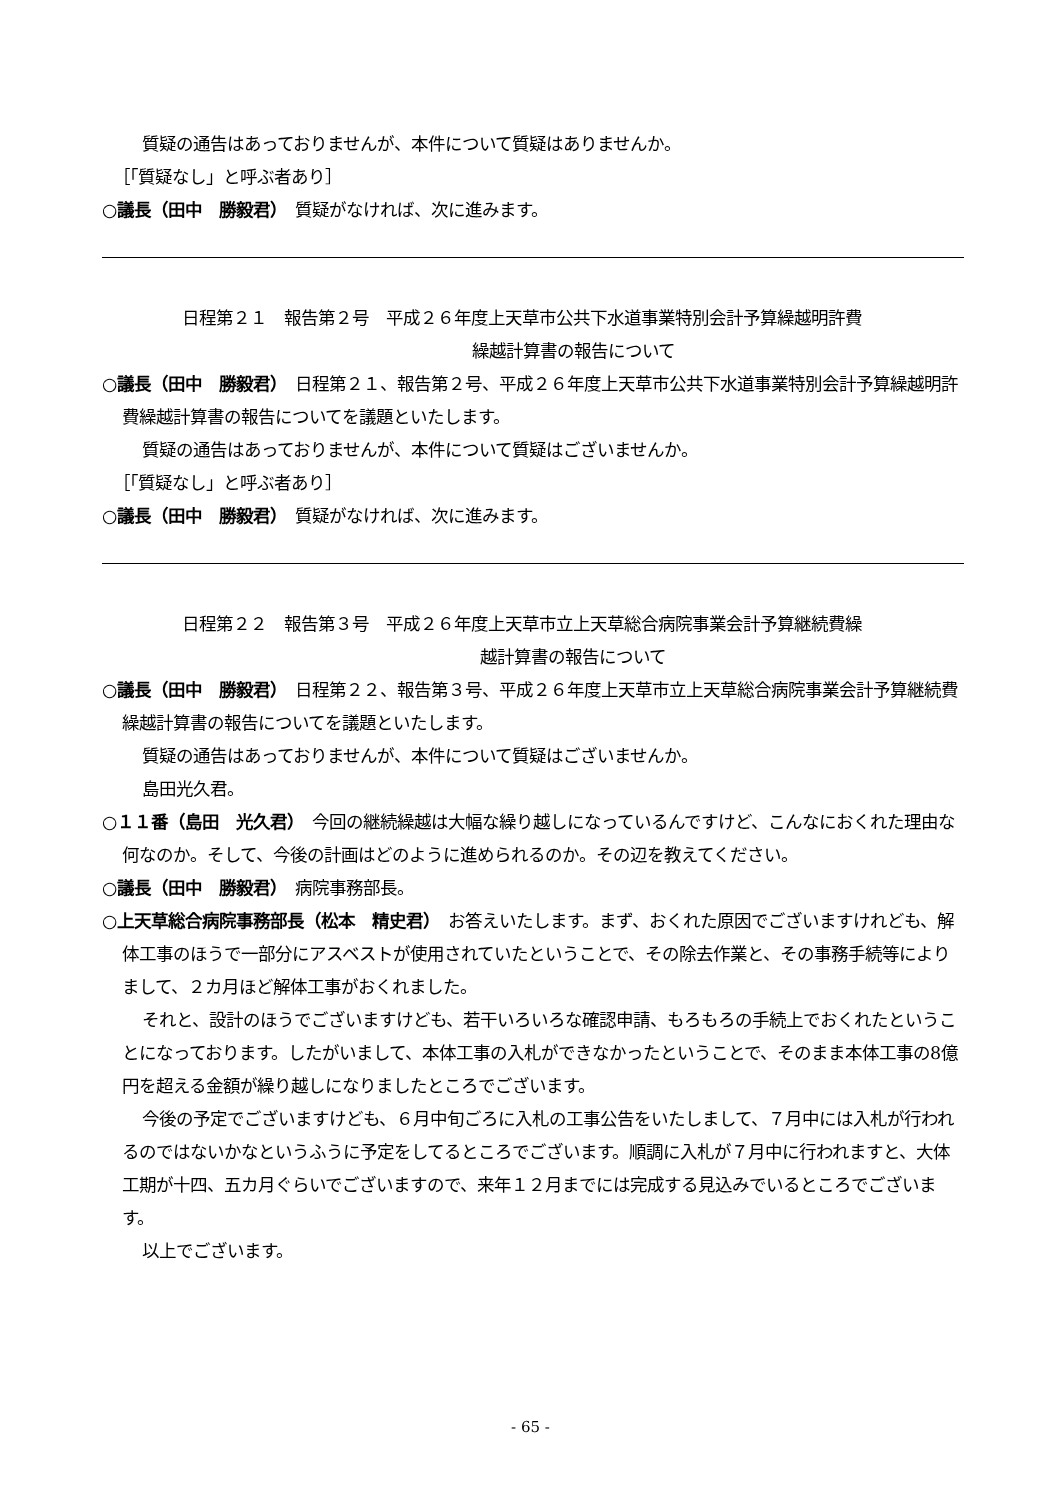質疑の通告はあっておりませんが、本件について質疑はありませんか。
［「質疑なし」と呼ぶ者あり］
○議長（田中　勝毅君）　質疑がなければ、次に進みます。
日程第２１　報告第２号　平成２６年度上天草市公共下水道事業特別会計予算繰越明許費
繰越計算書の報告について
○議長（田中　勝毅君）　日程第２１、報告第２号、平成２６年度上天草市公共下水道事業特別会計予算繰越明許費繰越計算書の報告についてを議題といたします。
質疑の通告はあっておりませんが、本件について質疑はございませんか。
［「質疑なし」と呼ぶ者あり］
○議長（田中　勝毅君）　質疑がなければ、次に進みます。
日程第２２　報告第３号　平成２６年度上天草市立上天草総合病院事業会計予算継続費繰
越計算書の報告について
○議長（田中　勝毅君）　日程第２２、報告第３号、平成２６年度上天草市立上天草総合病院事業会計予算継続費繰越計算書の報告についてを議題といたします。
質疑の通告はあっておりませんが、本件について質疑はございませんか。
島田光久君。
○１１番（島田　光久君）　今回の継続繰越は大幅な繰り越しになっているんですけど、こんなにおくれた理由な何なのか。そして、今後の計画はどのように進められるのか。その辺を教えてください。
○議長（田中　勝毅君）　病院事務部長。
○上天草総合病院事務部長（松本　精史君）　お答えいたします。まず、おくれた原因でございますけれども、解体工事のほうで一部分にアスベストが使用されていたということで、その除去作業と、その事務手続等によりまして、２カ月ほど解体工事がおくれました。
それと、設計のほうでございますけども、若干いろいろな確認申請、もろもろの手続上でおくれたということになっております。したがいまして、本体工事の入札ができなかったということで、そのまま本体工事の8億円を超える金額が繰り越しになりましたところでございます。
今後の予定でございますけども、６月中旬ごろに入札の工事公告をいたしまして、７月中には入札が行われるのではないかなというふうに予定をしてるところでございます。順調に入札が７月中に行われますと、大体工期が十四、五カ月ぐらいでございますので、来年１２月までには完成する見込みでいるところでございます。
以上でございます。
- 65 -